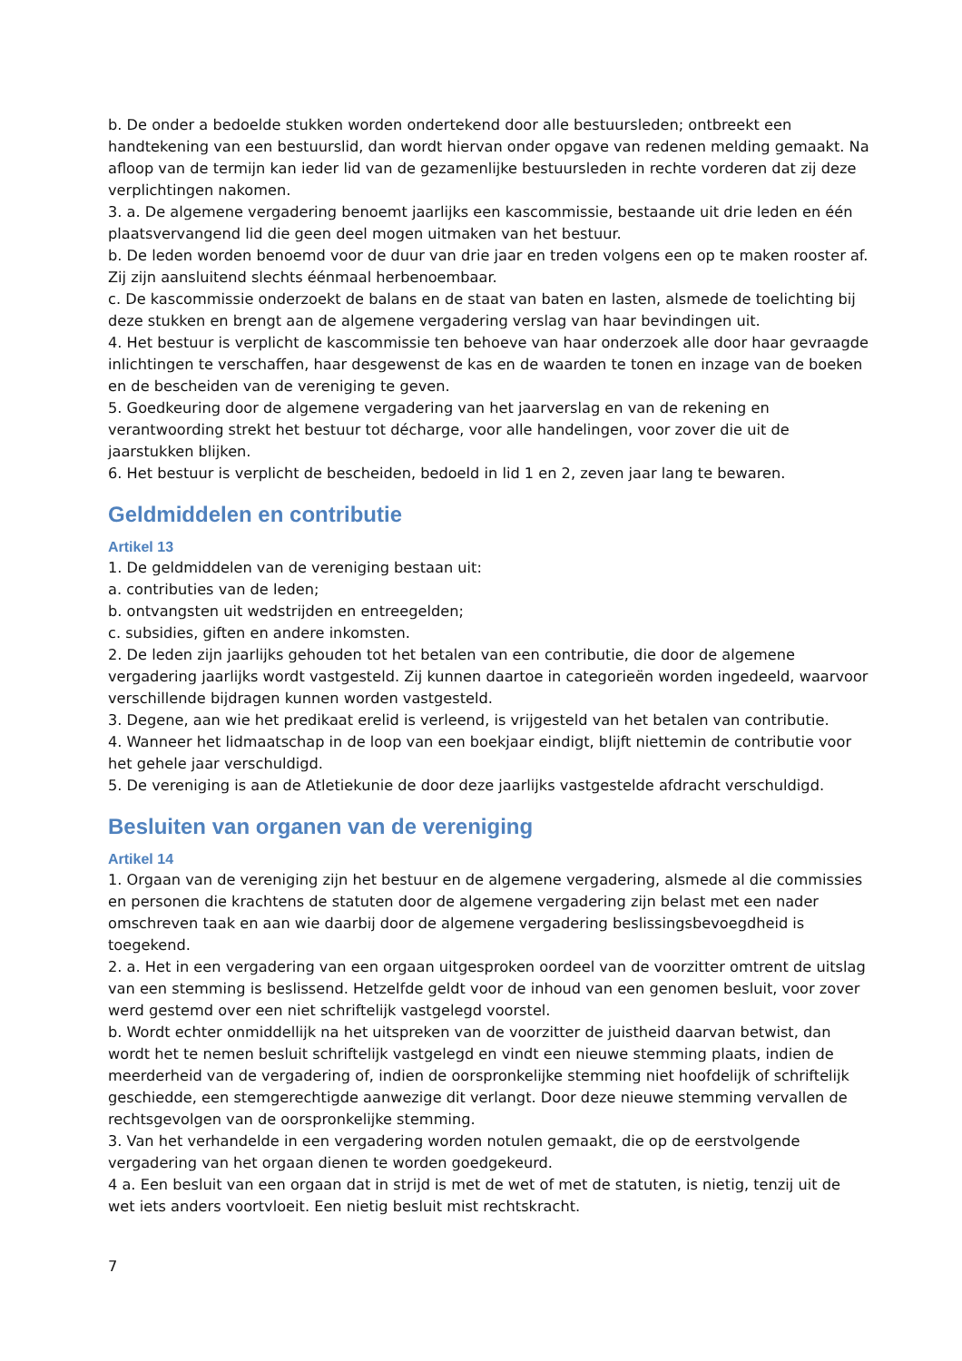b. De onder a bedoelde stukken worden ondertekend door alle bestuursleden; ontbreekt een handtekening van een bestuurslid, dan wordt hiervan onder opgave van redenen melding gemaakt. Na afloop van de termijn kan ieder lid van de gezamenlijke bestuursleden in rechte vorderen dat zij deze verplichtingen nakomen.
3. a. De algemene vergadering benoemt jaarlijks een kascommissie, bestaande uit drie leden en één plaatsvervangend lid die geen deel mogen uitmaken van het bestuur.
b. De leden worden benoemd voor de duur van drie jaar en treden volgens een op te maken rooster af. Zij zijn aansluitend slechts éénmaal herbenoembaar.
c. De kascommissie onderzoekt de balans en de staat van baten en lasten, alsmede de toelichting bij deze stukken en brengt aan de algemene vergadering verslag van haar bevindingen uit.
4. Het bestuur is verplicht de kascommissie ten behoeve van haar onderzoek alle door haar gevraagde inlichtingen te verschaffen, haar desgewenst de kas en de waarden te tonen en inzage van de boeken en de bescheiden van de vereniging te geven.
5. Goedkeuring door de algemene vergadering van het jaarverslag en van de rekening en verantwoording strekt het bestuur tot décharge, voor alle handelingen, voor zover die uit de jaarstukken blijken.
6. Het bestuur is verplicht de bescheiden, bedoeld in lid 1 en 2, zeven jaar lang te bewaren.
Geldmiddelen en contributie
Artikel 13
1. De geldmiddelen van de vereniging bestaan uit:
a. contributies van de leden;
b. ontvangsten uit wedstrijden en entreegelden;
c. subsidies, giften en andere inkomsten.
2. De leden zijn jaarlijks gehouden tot het betalen van een contributie, die door de algemene vergadering jaarlijks wordt vastgesteld. Zij kunnen daartoe in categorieën worden ingedeeld, waarvoor verschillende bijdragen kunnen worden vastgesteld.
3. Degene, aan wie het predikaat erelid is verleend, is vrijgesteld van het betalen van contributie.
4. Wanneer het lidmaatschap in de loop van een boekjaar eindigt, blijft niettemin de contributie voor het gehele jaar verschuldigd.
5. De vereniging is aan de Atletiekunie de door deze jaarlijks vastgestelde afdracht verschuldigd.
Besluiten van organen van de vereniging
Artikel 14
1. Orgaan van de vereniging zijn het bestuur en de algemene vergadering, alsmede al die commissies en personen die krachtens de statuten door de algemene vergadering zijn belast met een nader omschreven taak en aan wie daarbij door de algemene vergadering beslissingsbevoegdheid is toegekend.
2. a. Het in een vergadering van een orgaan uitgesproken oordeel van de voorzitter omtrent de uitslag van een stemming is beslissend. Hetzelfde geldt voor de inhoud van een genomen besluit, voor zover werd gestemd over een niet schriftelijk vastgelegd voorstel.
b. Wordt echter onmiddellijk na het uitspreken van de voorzitter de juistheid daarvan betwist, dan wordt het te nemen besluit schriftelijk vastgelegd en vindt een nieuwe stemming plaats, indien de meerderheid van de vergadering of, indien de oorspronkelijke stemming niet hoofdelijk of schriftelijk geschiedde, een stemgerechtigde aanwezige dit verlangt. Door deze nieuwe stemming vervallen de rechtsgevolgen van de oorspronkelijke stemming.
3. Van het verhandelde in een vergadering worden notulen gemaakt, die op de eerstvolgende vergadering van het orgaan dienen te worden goedgekeurd.
4 a. Een besluit van een orgaan dat in strijd is met de wet of met de statuten, is nietig, tenzij uit de wet iets anders voortvloeit. Een nietig besluit mist rechtskracht.
7